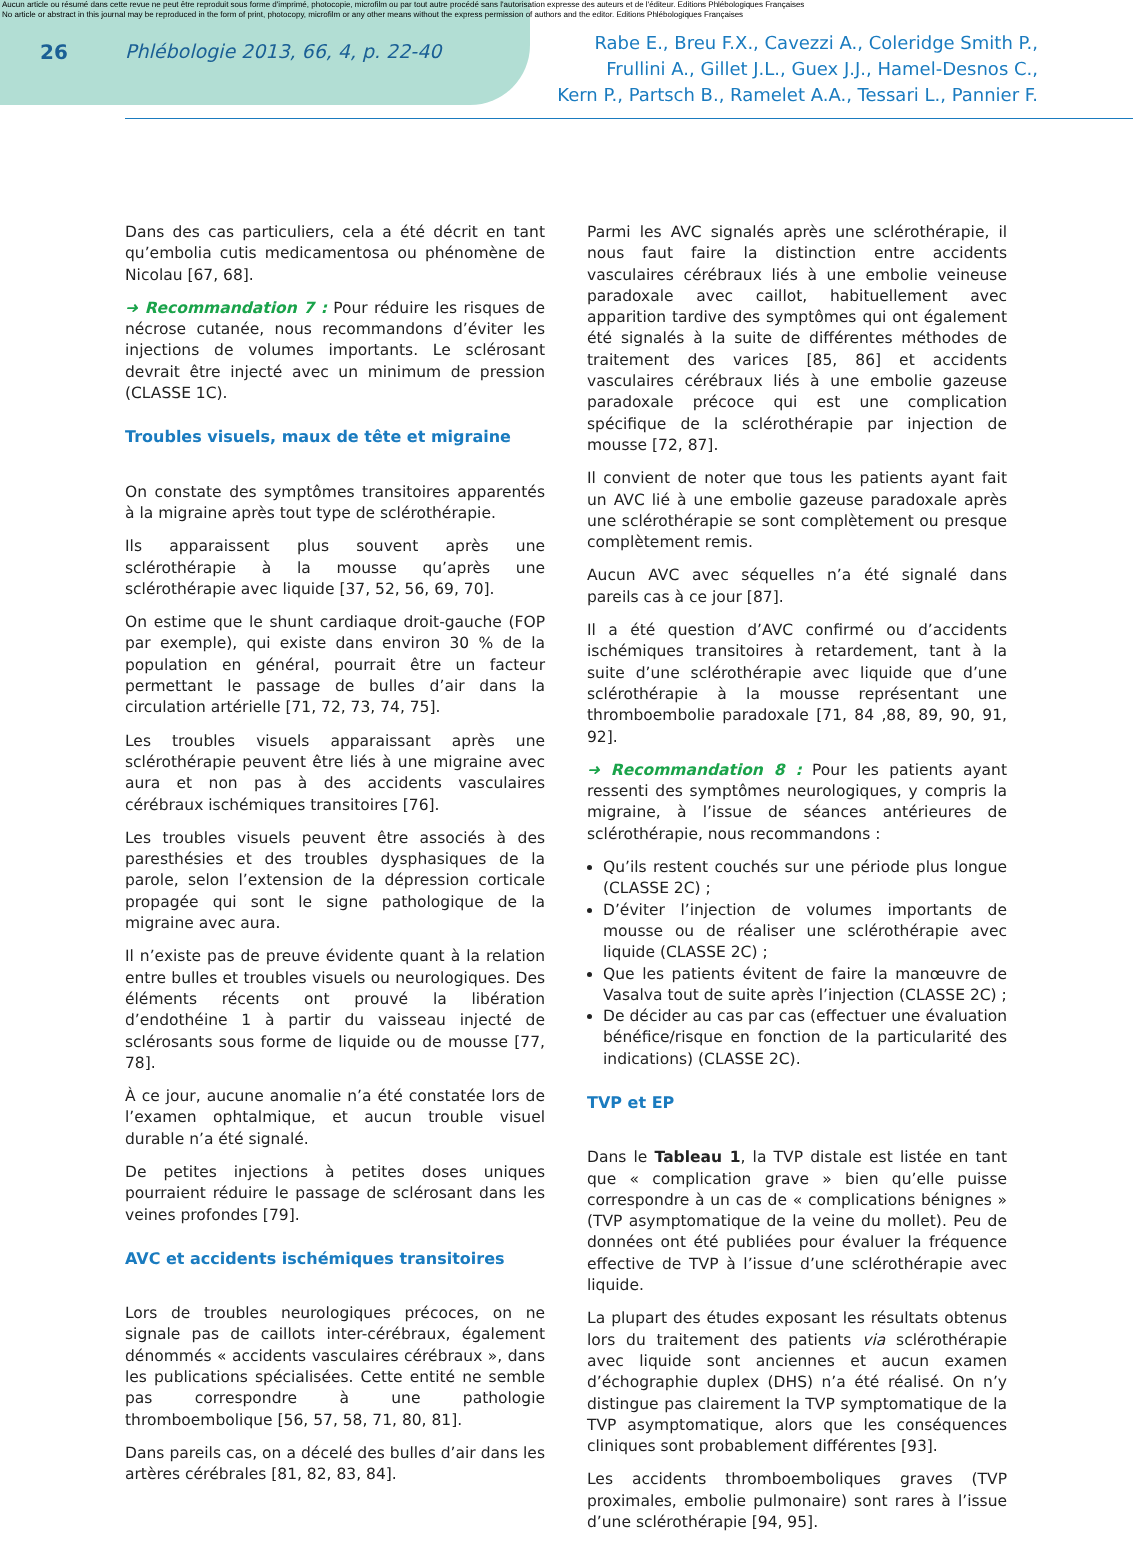Aucun article ou résumé dans cette revue ne peut être reproduit sous forme d'imprimé, photocopie, microfilm ou par tout autre procédé sans l'autorisation expresse des auteurs et de l'éditeur. Editions Phlébologiques Françaises
No article or abstract in this journal may be reproduced in the form of print, photocopy, microfilm or any other means without the express permission of authors and the editor. Editions Phlébologiques Françaises
26 Phlébologie 2013, 66, 4, p. 22-40
Rabe E., Breu F.X., Cavezzi A., Coleridge Smith P.,
Frullini A., Gillet J.L., Guex J.J., Hamel-Desnos C.,
Kern P., Partsch B., Ramelet A.A., Tessari L., Pannier F.
Dans des cas particuliers, cela a été décrit en tant qu’embolia cutis medicamentosa ou phénomène de Nicolau [67, 68].
➜ Recommandation 7 : Pour réduire les risques de nécrose cutanée, nous recommandons d’éviter les injections de volumes importants. Le sclérosant devrait être injecté avec un minimum de pression (CLASSE 1C).
Troubles visuels, maux de tête et migraine
On constate des symptômes transitoires apparentés à la migraine après tout type de sclérothérapie.
Ils apparaissent plus souvent après une sclérothérapie à la mousse qu’après une sclérothérapie avec liquide [37, 52, 56, 69, 70].
On estime que le shunt cardiaque droit-gauche (FOP par exemple), qui existe dans environ 30 % de la population en général, pourrait être un facteur permettant le passage de bulles d’air dans la circulation artérielle [71, 72, 73, 74, 75].
Les troubles visuels apparaissant après une sclérothérapie peuvent être liés à une migraine avec aura et non pas à des accidents vasculaires cérébraux ischémiques transitoires [76].
Les troubles visuels peuvent être associés à des paresthésies et des troubles dysphasiques de la parole, selon l’extension de la dépression corticale propagée qui sont le signe pathologique de la migraine avec aura.
Il n’existe pas de preuve évidente quant à la relation entre bulles et troubles visuels ou neurologiques. Des éléments récents ont prouvé la libération d’endothéine 1 à partir du vaisseau injecté de sclérosants sous forme de liquide ou de mousse [77, 78].
À ce jour, aucune anomalie n’a été constatée lors de l’examen ophtalmique, et aucun trouble visuel durable n’a été signalé.
De petites injections à petites doses uniques pourraient réduire le passage de sclérosant dans les veines profondes [79].
AVC et accidents ischémiques transitoires
Lors de troubles neurologiques précoces, on ne signale pas de caillots inter-cérébraux, également dénommés « accidents vasculaires cérébraux », dans les publications spécialisées. Cette entité ne semble pas correspondre à une pathologie thromboembolique [56, 57, 58, 71, 80, 81].
Dans pareils cas, on a décelé des bulles d’air dans les artères cérébrales [81, 82, 83, 84].
Parmi les AVC signalés après une sclérothérapie, il nous faut faire la distinction entre accidents vasculaires cérébraux liés à une embolie veineuse paradoxale avec caillot, habituellement avec apparition tardive des symptômes qui ont également été signalés à la suite de différentes méthodes de traitement des varices [85, 86] et accidents vasculaires cérébraux liés à une embolie gazeuse paradoxale précoce qui est une complication spécifique de la sclérothérapie par injection de mousse [72, 87].
Il convient de noter que tous les patients ayant fait un AVC lié à une embolie gazeuse paradoxale après une sclérothérapie se sont complètement ou presque complètement remis.
Aucun AVC avec séquelles n’a été signalé dans pareils cas à ce jour [87].
Il a été question d’AVC confirmé ou d’accidents ischémiques transitoires à retardement, tant à la suite d’une sclérothérapie avec liquide que d’une sclérothérapie à la mousse représentant une thromboembolie paradoxale [71, 84 ,88, 89, 90, 91, 92].
➜ Recommandation 8 : Pour les patients ayant ressenti des symptômes neurologiques, y compris la migraine, à l’issue de séances antérieures de sclérothérapie, nous recommandons :
Qu’ils restent couchés sur une période plus longue (CLASSE 2C) ;
D’éviter l’injection de volumes importants de mousse ou de réaliser une sclérothérapie avec liquide (CLASSE 2C) ;
Que les patients évitent de faire la manœuvre de Vasalva tout de suite après l’injection (CLASSE 2C) ;
De décider au cas par cas (effectuer une évaluation bénéfice/risque en fonction de la particularité des indications) (CLASSE 2C).
TVP et EP
Dans le Tableau 1, la TVP distale est listée en tant que « complication grave » bien qu’elle puisse correspondre à un cas de « complications bénignes » (TVP asymptomatique de la veine du mollet). Peu de données ont été publiées pour évaluer la fréquence effective de TVP à l’issue d’une sclérothérapie avec liquide.
La plupart des études exposant les résultats obtenus lors du traitement des patients via sclérothérapie avec liquide sont anciennes et aucun examen d’échographie duplex (DHS) n’a été réalisé. On n’y distingue pas clairement la TVP symptomatique de la TVP asymptomatique, alors que les conséquences cliniques sont probablement différentes [93].
Les accidents thromboemboliques graves (TVP proximales, embolie pulmonaire) sont rares à l’issue d’une sclérothérapie [94, 95].